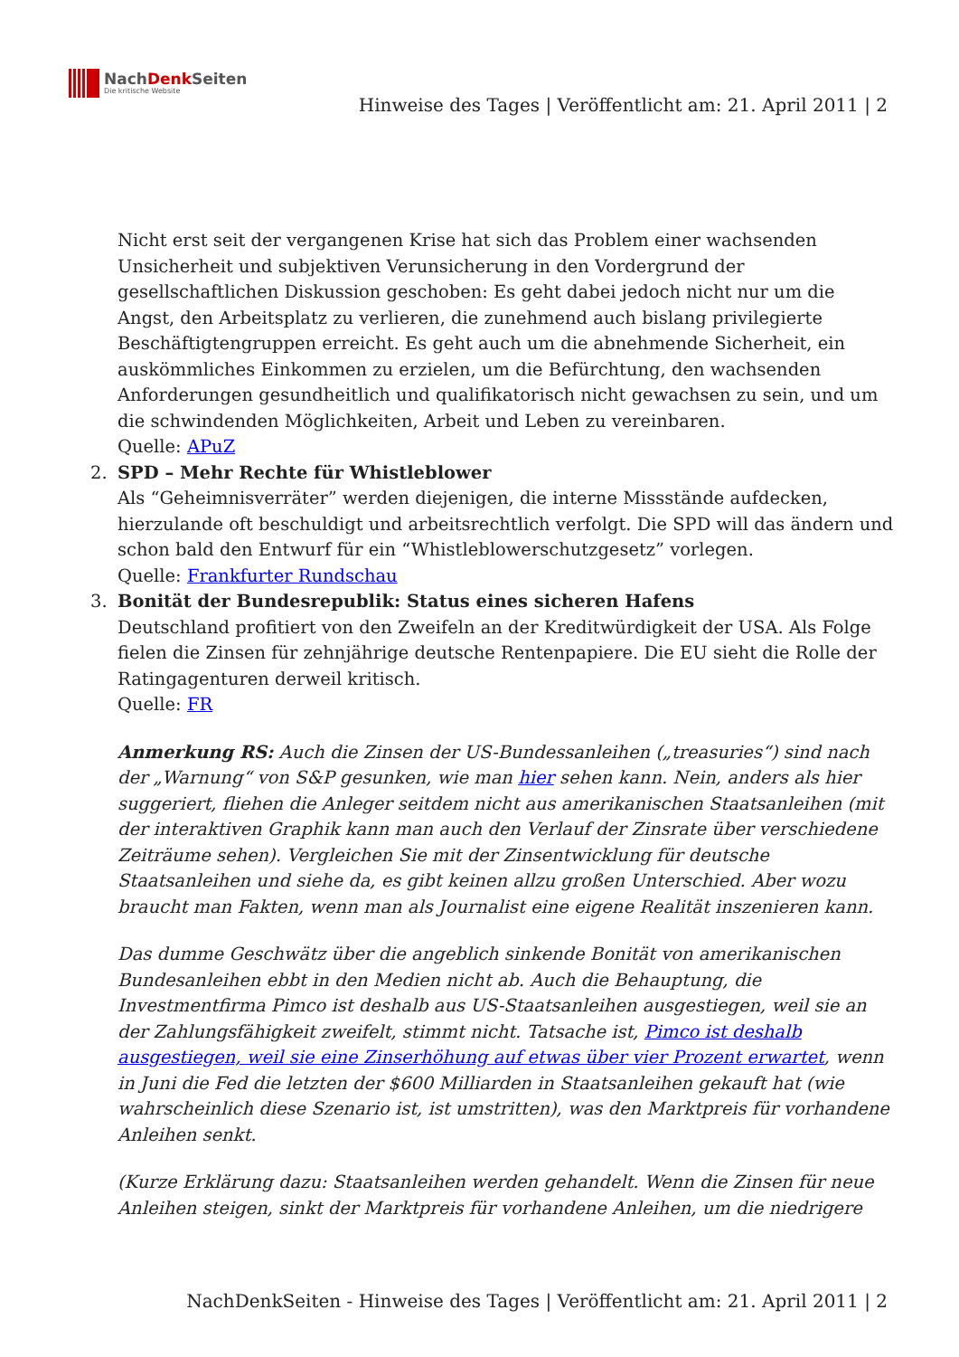NachDenk Seiten
Die kritische Website
Hinweise des Tages | Veröffentlicht am: 21. April 2011 | 2
Nicht erst seit der vergangenen Krise hat sich das Problem einer wachsenden Unsicherheit und subjektiven Verunsicherung in den Vordergrund der gesellschaftlichen Diskussion geschoben: Es geht dabei jedoch nicht nur um die Angst, den Arbeitsplatz zu verlieren, die zunehmend auch bislang privilegierte Beschäftigtengruppen erreicht. Es geht auch um die abnehmende Sicherheit, ein auskömmliches Einkommen zu erzielen, um die Befürchtung, den wachsenden Anforderungen gesundheitlich und qualifikatorisch nicht gewachsen zu sein, und um die schwindenden Möglichkeiten, Arbeit und Leben zu vereinbaren.
Quelle: APuZ
2. SPD – Mehr Rechte für Whistleblower
Als “Geheimnisverräter” werden diejenigen, die interne Missstände aufdecken, hierzulande oft beschuldigt und arbeitsrechtlich verfolgt. Die SPD will das ändern und schon bald den Entwurf für ein “Whistleblowerschutzgesetz” vorlegen.
Quelle: Frankfurter Rundschau
3. Bonität der Bundesrepublik: Status eines sicheren Hafens
Deutschland profitiert von den Zweifeln an der Kreditwürdigkeit der USA. Als Folge fielen die Zinsen für zehnjährige deutsche Rentenpapiere. Die EU sieht die Rolle der Ratingagenturen derweil kritisch.
Quelle: FR
Anmerkung RS: Auch die Zinsen der US-Bundessanleihen („treasuries“) sind nach der „Warnung“ von S&P gesunken, wie man hier sehen kann. Nein, anders als hier suggeriert, fliehen die Anleger seitdem nicht aus amerikanischen Staatsanleihen (mit der interaktiven Graphik kann man auch den Verlauf der Zinsrate über verschiedene Zeiträume sehen). Vergleichen Sie mit der Zinsentwicklung für deutsche Staatsanleihen und siehe da, es gibt keinen allzu großen Unterschied. Aber wozu braucht man Fakten, wenn man als Journalist eine eigene Realität inszenieren kann.
Das dumme Geschwätz über die angeblich sinkende Bonität von amerikanischen Bundesanleihen ebbt in den Medien nicht ab. Auch die Behauptung, die Investmentfirma Pimco ist deshalb aus US-Staatsanleihen ausgestiegen, weil sie an der Zahlungsfähigkeit zweifelt, stimmt nicht. Tatsache ist, Pimco ist deshalb ausgestiegen, weil sie eine Zinserhöhung auf etwas über vier Prozent erwartet, wenn in Juni die Fed die letzten der $600 Milliarden in Staatsanleihen gekauft hat (wie wahrscheinlich diese Szenario ist, ist umstritten), was den Marktpreis für vorhandene Anleihen senkt.
(Kurze Erklärung dazu: Staatsanleihen werden gehandelt. Wenn die Zinsen für neue Anleihen steigen, sinkt der Marktpreis für vorhandene Anleihen, um die niedrigere
NachDenkSeiten - Hinweise des Tages | Veröffentlicht am: 21. April 2011 | 2